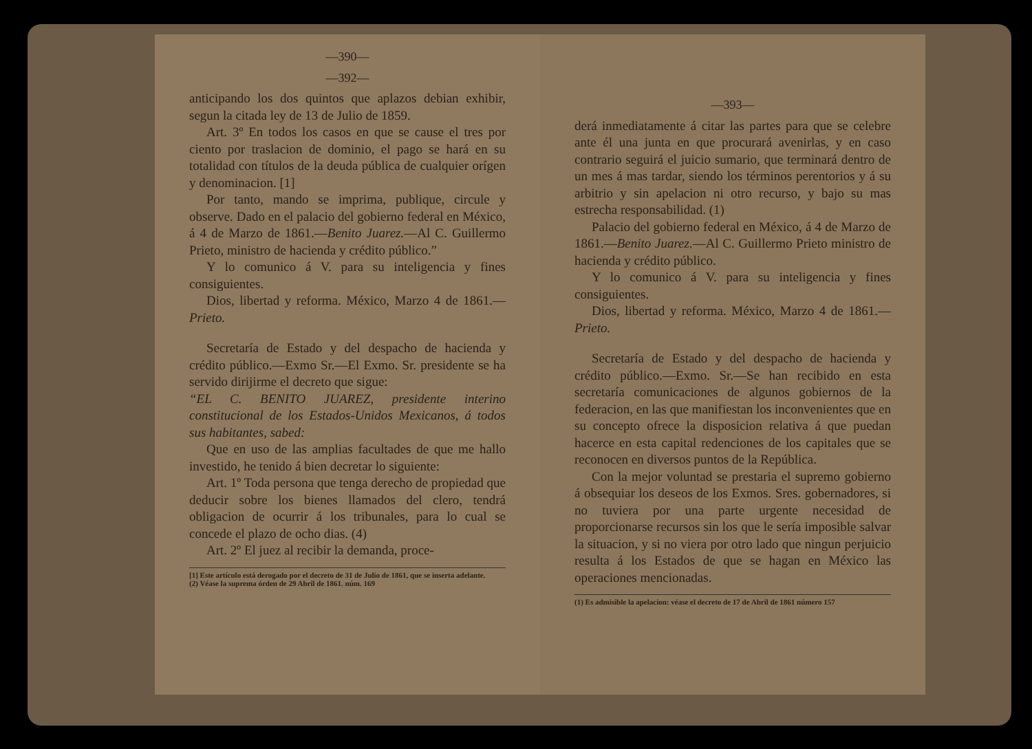—390—
—392—
anticipando los dos quintos que aplazos debian exhibir, segun la citada ley de 13 de Julio de 1859.
Art. 3º En todos los casos en que se cause el tres por ciento por traslacion de dominio, el pago se hará en su totalidad con títulos de la deuda pública de cualquier orígen y denominacion. [1]
Por tanto, mando se imprima, publique, circule y observe. Dado en el palacio del gobierno federal en México, á 4 de Marzo de 1861.—Benito Juarez.—Al C. Guillermo Prieto, ministro de hacienda y crédito público.”
Y lo comunico á V. para su inteligencia y fines consiguientes.
Dios, libertad y reforma. México, Marzo 4 de 1861.—Prieto.
Secretaría de Estado y del despacho de hacienda y crédito público.—Exmo Sr.—El Exmo. Sr. presidente se ha servido dirijirme el decreto que sigue:
“EL C. BENITO JUAREZ, presidente interino constitucional de los Estados-Unidos Mexicanos, á todos sus habitantes, sabed:
Que en uso de las amplias facultades de que me hallo investido, he tenido á bien decretar lo siguiente:
Art. 1º Toda persona que tenga derecho de propiedad que deducir sobre los bienes llamados del clero, tendrá obligacion de ocurrir á los tribunales, para lo cual se concede el plazo de ocho dias. (4)
Art. 2º El juez al recibir la demanda, proce-
[1] Este artículo está derogado por el decreto de 31 de Julio de 1861, que se inserta adelante.
(2) Véase la suprema órden de 29 Abril de 1861. núm. 169
—393—
derá inmediatamente á citar las partes para que se celebre ante él una junta en que procurará avenirlas, y en caso contrario seguirá el juicio sumario, que terminará dentro de un mes á mas tardar, siendo los términos perentorios y á su arbitrio y sin apelacion ni otro recurso, y bajo su mas estrecha responsabilidad. (1)
Palacio del gobierno federal en México, á 4 de Marzo de 1861.—Benito Juarez.—Al C. Guillermo Prieto ministro de hacienda y crédito público.
Y lo comunico á V. para su inteligencia y fines consiguientes.
Dios, libertad y reforma. México, Marzo 4 de 1861.—Prieto.
Secretaría de Estado y del despacho de hacienda y crédito público.—Exmo. Sr.—Se han recibido en esta secretaría comunicaciones de algunos gobiernos de la federacion, en las que manifiestan los inconvenientes que en su concepto ofrece la disposicion relativa á que puedan hacerce en esta capital redenciones de los capitales que se reconocen en diversos puntos de la República.
Con la mejor voluntad se prestaria el supremo gobierno á obsequiar los deseos de los Exmos. Sres. gobernadores, si no tuviera por una parte urgente necesidad de proporcionarse recursos sin los que le sería imposible salvar la situacion, y si no viera por otro lado que ningun perjuicio resulta á los Estados de que se hagan en México las operaciones mencionadas.
(1) Es admisible la apelacion: véase el decreto de 17 de Abril de 1861 número 157